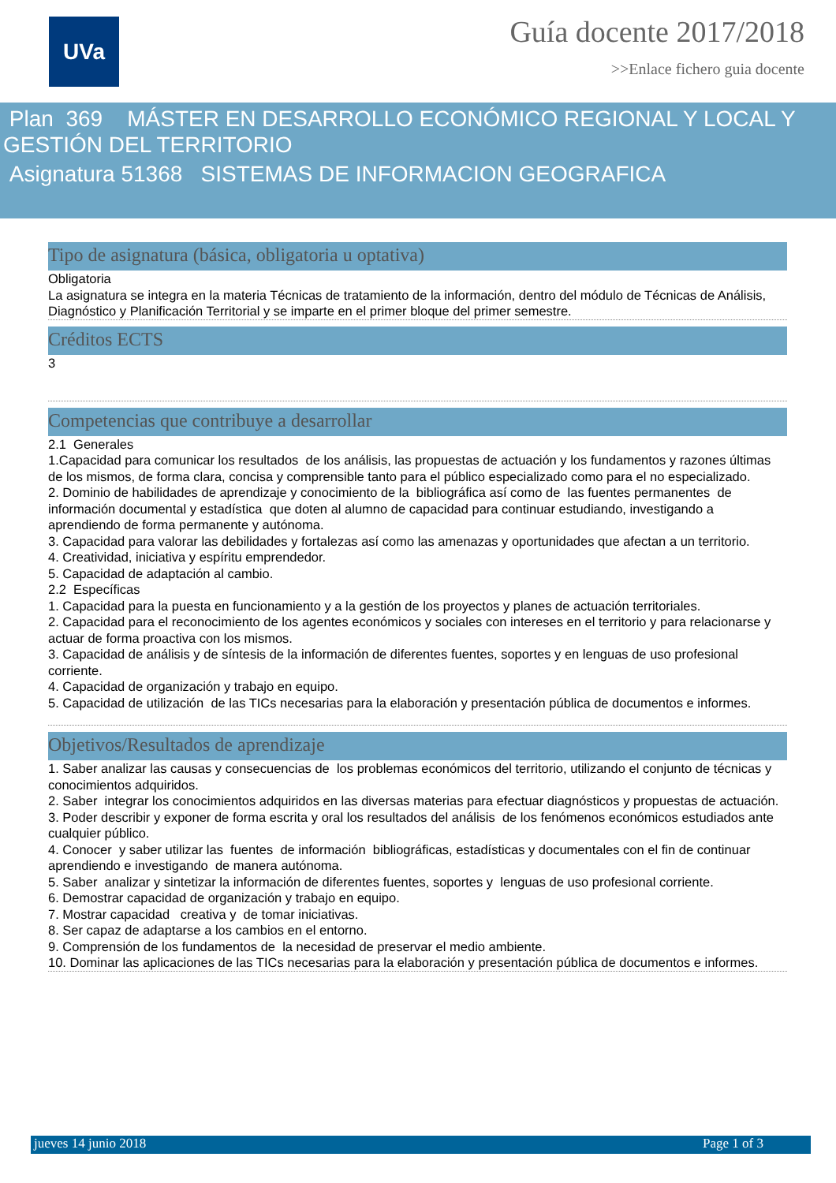UVa
Guía docente 2017/2018
>>Enlace fichero guia docente
Plan 369 MÁSTER EN DESARROLLO ECONÓMICO REGIONAL Y LOCAL Y GESTIÓN DEL TERRITORIO
Asignatura 51368 SISTEMAS DE INFORMACION GEOGRAFICA
Tipo de asignatura (básica, obligatoria u optativa)
Obligatoria
La asignatura se integra en la materia Técnicas de tratamiento de la información, dentro del módulo de Técnicas de Análisis, Diagnóstico y Planificación Territorial y se imparte en el primer bloque del primer semestre.
Créditos ECTS
3
Competencias que contribuye a desarrollar
2.1 Generales
1.Capacidad para comunicar los resultados de los análisis, las propuestas de actuación y los fundamentos y razones últimas de los mismos, de forma clara, concisa y comprensible tanto para el público especializado como para el no especializado.
2. Dominio de habilidades de aprendizaje y conocimiento de la bibliográfica así como de las fuentes permanentes de información documental y estadística que doten al alumno de capacidad para continuar estudiando, investigando a aprendiendo de forma permanente y autónoma.
3. Capacidad para valorar las debilidades y fortalezas así como las amenazas y oportunidades que afectan a un territorio.
4. Creatividad, iniciativa y espíritu emprendedor.
5. Capacidad de adaptación al cambio.
2.2 Específicas
1. Capacidad para la puesta en funcionamiento y a la gestión de los proyectos y planes de actuación territoriales.
2. Capacidad para el reconocimiento de los agentes económicos y sociales con intereses en el territorio y para relacionarse y actuar de forma proactiva con los mismos.
3. Capacidad de análisis y de síntesis de la información de diferentes fuentes, soportes y en lenguas de uso profesional corriente.
4. Capacidad de organización y trabajo en equipo.
5. Capacidad de utilización de las TICs necesarias para la elaboración y presentación pública de documentos e informes.
Objetivos/Resultados de aprendizaje
1. Saber analizar las causas y consecuencias de los problemas económicos del territorio, utilizando el conjunto de técnicas y conocimientos adquiridos.
2. Saber integrar los conocimientos adquiridos en las diversas materias para efectuar diagnósticos y propuestas de actuación.
3. Poder describir y exponer de forma escrita y oral los resultados del análisis de los fenómenos económicos estudiados ante cualquier público.
4. Conocer y saber utilizar las fuentes de información bibliográficas, estadísticas y documentales con el fin de continuar aprendiendo e investigando de manera autónoma.
5. Saber analizar y sintetizar la información de diferentes fuentes, soportes y lenguas de uso profesional corriente.
6. Demostrar capacidad de organización y trabajo en equipo.
7. Mostrar capacidad creativa y de tomar iniciativas.
8. Ser capaz de adaptarse a los cambios en el entorno.
9. Comprensión de los fundamentos de la necesidad de preservar el medio ambiente.
10. Dominar las aplicaciones de las TICs necesarias para la elaboración y presentación pública de documentos e informes.
jueves 14 junio 2018 Page 1 of 3